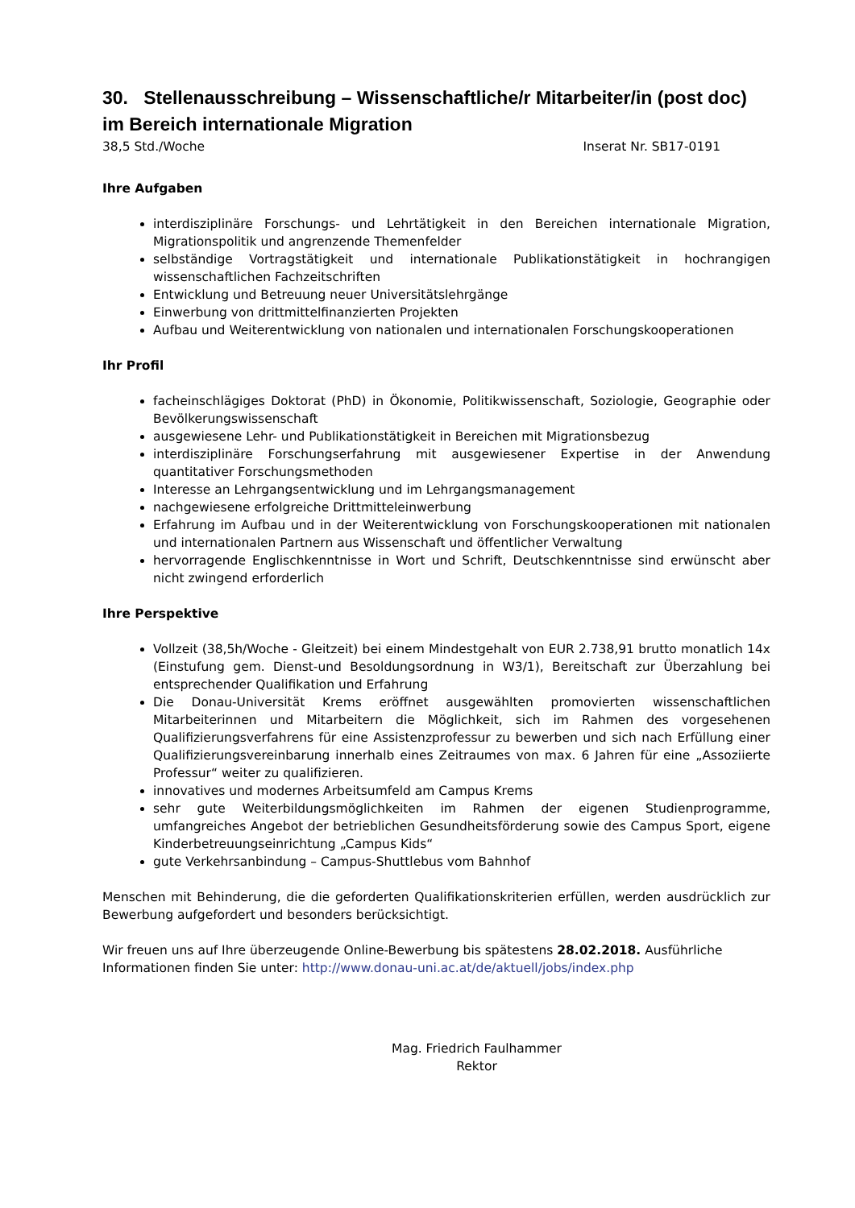30. Stellenausschreibung – Wissenschaftliche/r Mitarbeiter/in (post doc) im Bereich internationale Migration
38,5 Std./Woche Inserat Nr. SB17-0191
Ihre Aufgaben
interdisziplinäre Forschungs- und Lehrtätigkeit in den Bereichen internationale Migration, Migrationspolitik und angrenzende Themenfelder
selbständige Vortragstätigkeit und internationale Publikationstätigkeit in hochrangigen wissenschaftlichen Fachzeitschriften
Entwicklung und Betreuung neuer Universitätslehrgänge
Einwerbung von drittmittelfinanzierten Projekten
Aufbau und Weiterentwicklung von nationalen und internationalen Forschungskooperationen
Ihr Profil
facheinschlägiges Doktorat (PhD) in Ökonomie, Politikwissenschaft, Soziologie, Geographie oder Bevölkerungswissenschaft
ausgewiesene Lehr- und Publikationstätigkeit in Bereichen mit Migrationsbezug
interdisziplinäre Forschungserfahrung mit ausgewiesener Expertise in der Anwendung quantitativer Forschungsmethoden
Interesse an Lehrgangsentwicklung und im Lehrgangsmanagement
nachgewiesene erfolgreiche Drittmitteleinwerbung
Erfahrung im Aufbau und in der Weiterentwicklung von Forschungskooperationen mit nationalen und internationalen Partnern aus Wissenschaft und öffentlicher Verwaltung
hervorragende Englischkenntnisse in Wort und Schrift, Deutschkenntnisse sind erwünscht aber nicht zwingend erforderlich
Ihre Perspektive
Vollzeit (38,5h/Woche - Gleitzeit) bei einem Mindestgehalt von EUR 2.738,91 brutto monatlich 14x (Einstufung gem. Dienst-und Besoldungsordnung in W3/1), Bereitschaft zur Überzahlung bei entsprechender Qualifikation und Erfahrung
Die Donau-Universität Krems eröffnet ausgewählten promovierten wissenschaftlichen Mitarbeiterinnen und Mitarbeitern die Möglichkeit, sich im Rahmen des vorgesehenen Qualifizierungsverfahrens für eine Assistenzprofessur zu bewerben und sich nach Erfüllung einer Qualifizierungsvereinbarung innerhalb eines Zeitraumes von max. 6 Jahren für eine „Assoziierte Professur“ weiter zu qualifizieren.
innovatives und modernes Arbeitsumfeld am Campus Krems
sehr gute Weiterbildungsmöglichkeiten im Rahmen der eigenen Studienprogramme, umfangreiches Angebot der betrieblichen Gesundheitsförderung sowie des Campus Sport, eigene Kinderbetreuungseinrichtung „Campus Kids“
gute Verkehrsanbindung – Campus-Shuttlebus vom Bahnhof
Menschen mit Behinderung, die die geforderten Qualifikationskriterien erfüllen, werden ausdrücklich zur Bewerbung aufgefordert und besonders berücksichtigt.
Wir freuen uns auf Ihre überzeugende Online-Bewerbung bis spätestens 28.02.2018. Ausführliche Informationen finden Sie unter: http://www.donau-uni.ac.at/de/aktuell/jobs/index.php
Mag. Friedrich Faulhammer
Rektor